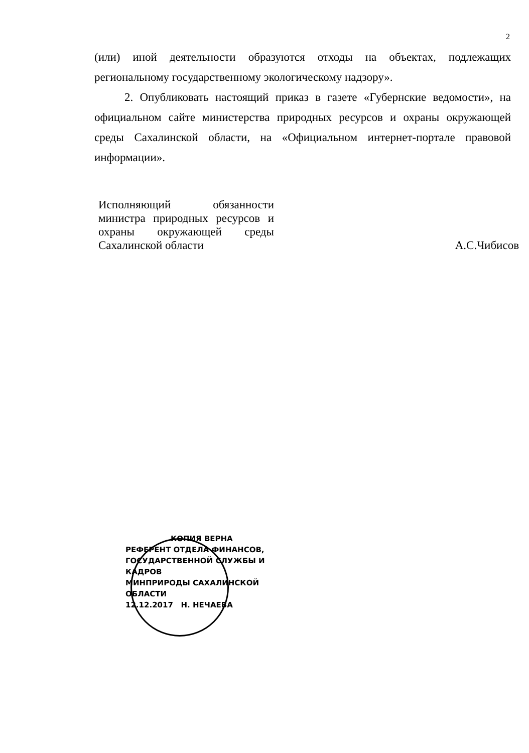2
(или) иной деятельности образуются отходы на объектах, подлежащих региональному государственному экологическому надзору».
2. Опубликовать настоящий приказ в газете «Губернские ведомости», на официальном сайте министерства природных ресурсов и охраны окружающей среды Сахалинской области, на «Официальном интернет-портале правовой информации».
Исполняющий обязанности министра природных ресурсов и охраны окружающей среды Сахалинской области
А.С.Чибисов
КОПИЯ ВЕРНА
РЕФЕРЕНТ ОТДЕЛА ФИНАНСОВ,
ГОСУДАРСТВЕННОЙ СЛУЖБЫ И КАДРОВ
МИНПРИРОДЫ САХАЛИНСКОЙ ОБЛАСТИ
12.12.2017 Н. НЕЧАЕВА